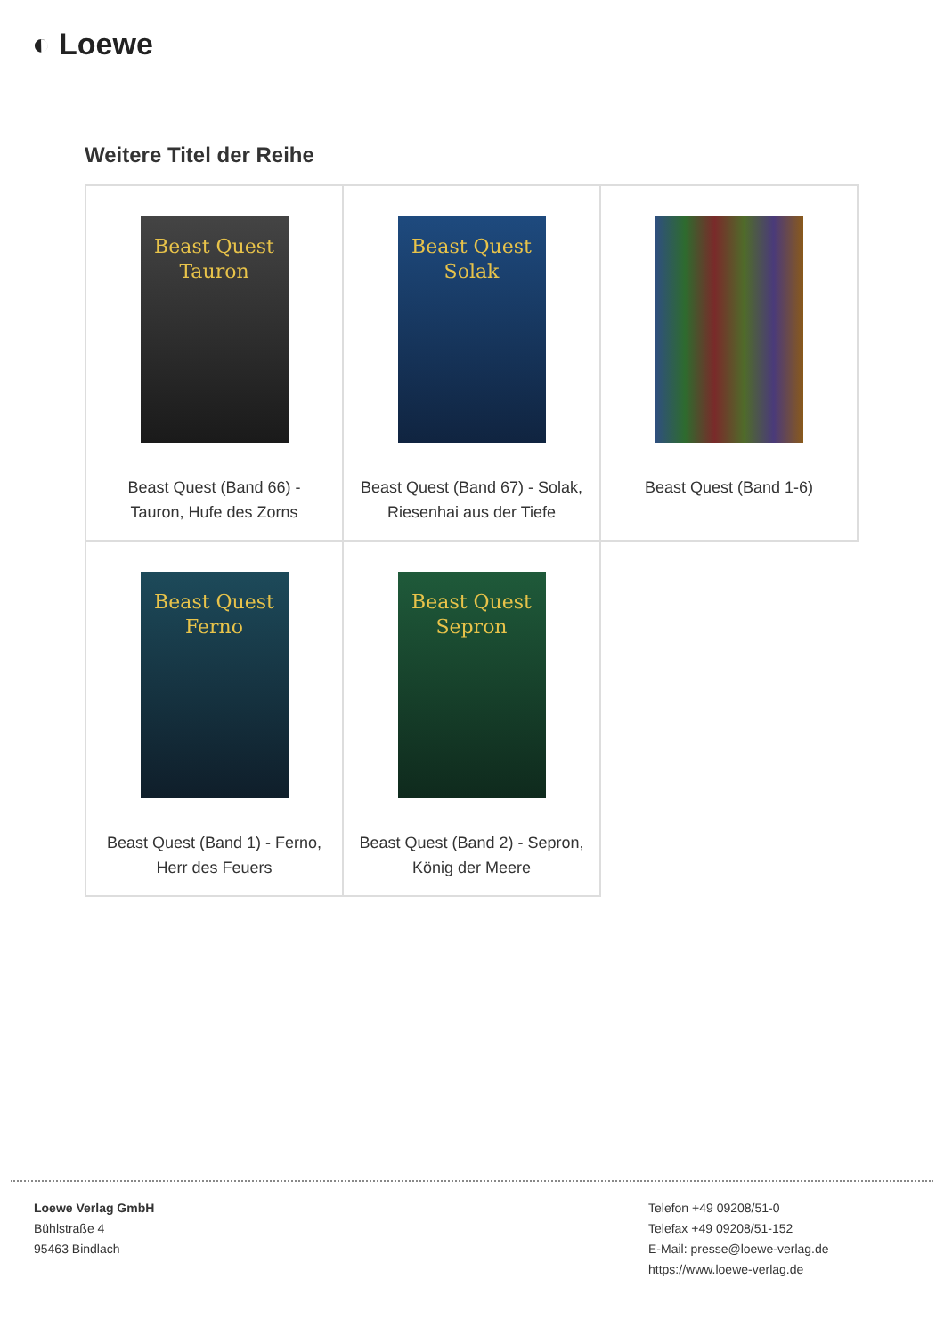◐ Loewe
Weitere Titel der Reihe
| Beast Quest Tauron Beast Quest (Band 66) - Tauron, Hufe des Zorns | Beast Quest Solak Beast Quest (Band 67) - Solak, Riesenhai aus der Tiefe | Beast Quest (Band 1-6) |
| Beast Quest Ferno Beast Quest (Band 1) - Ferno, Herr des Feuers | Beast Quest Sepron Beast Quest (Band 2) - Sepron, König der Meere | |
Loewe Verlag GmbH
Bühlstraße 4
95463 Bindlach
Telefon +49 09208/51-0
Telefax +49 09208/51-152
E-Mail: presse@loewe-verlag.de
https://www.loewe-verlag.de